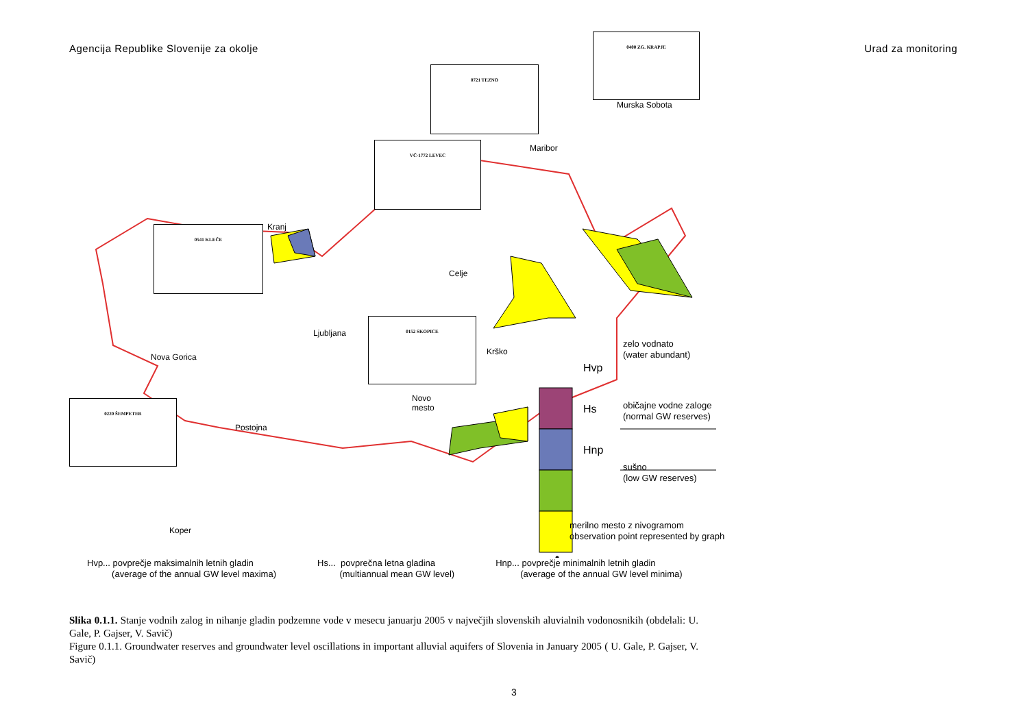Agencija Republike Slovenije za okolje Urad za monitoring
0400 ZG. KRAPJE
0721 TEZNO
VČ-1772 LEVEC
0541 KLEČE
0152 SKOPICE
0220 ŠEMPETER
Murska Sobota
Maribor
Kranj
Celje
Ljubljana
Nova Gorica
Krško
Novo
mesto
Postojna
Koper
Hvp
Hs
Hnp
zelo vodnato
(water abundant)
običajne vodne zaloge
(normal GW reserves)
sušno
(low GW reserves)
merilno mesto z nivogramom
observation point represented by graph
Hvp... povprečje maksimalnih letnih gladin
(average of the annual GW level maxima)
Hs... povprečna letna gladina
(multiannual mean GW level)
Hnp... povprečje minimalnih letnih gladin
(average of the annual GW level minima)
Slika 0.1.1. Stanje vodnih zalog in nihanje gladin podzemne vode v mesecu januarju 2005 v največjih slovenskih aluvialnih vodonosnikih (obdelali: U. Gale, P. Gajser, V. Savič)
Figure 0.1.1. Groundwater reserves and groundwater level oscillations in important alluvial aquifers of Slovenia in January 2005 ( U. Gale, P. Gajser, V. Savič)
3